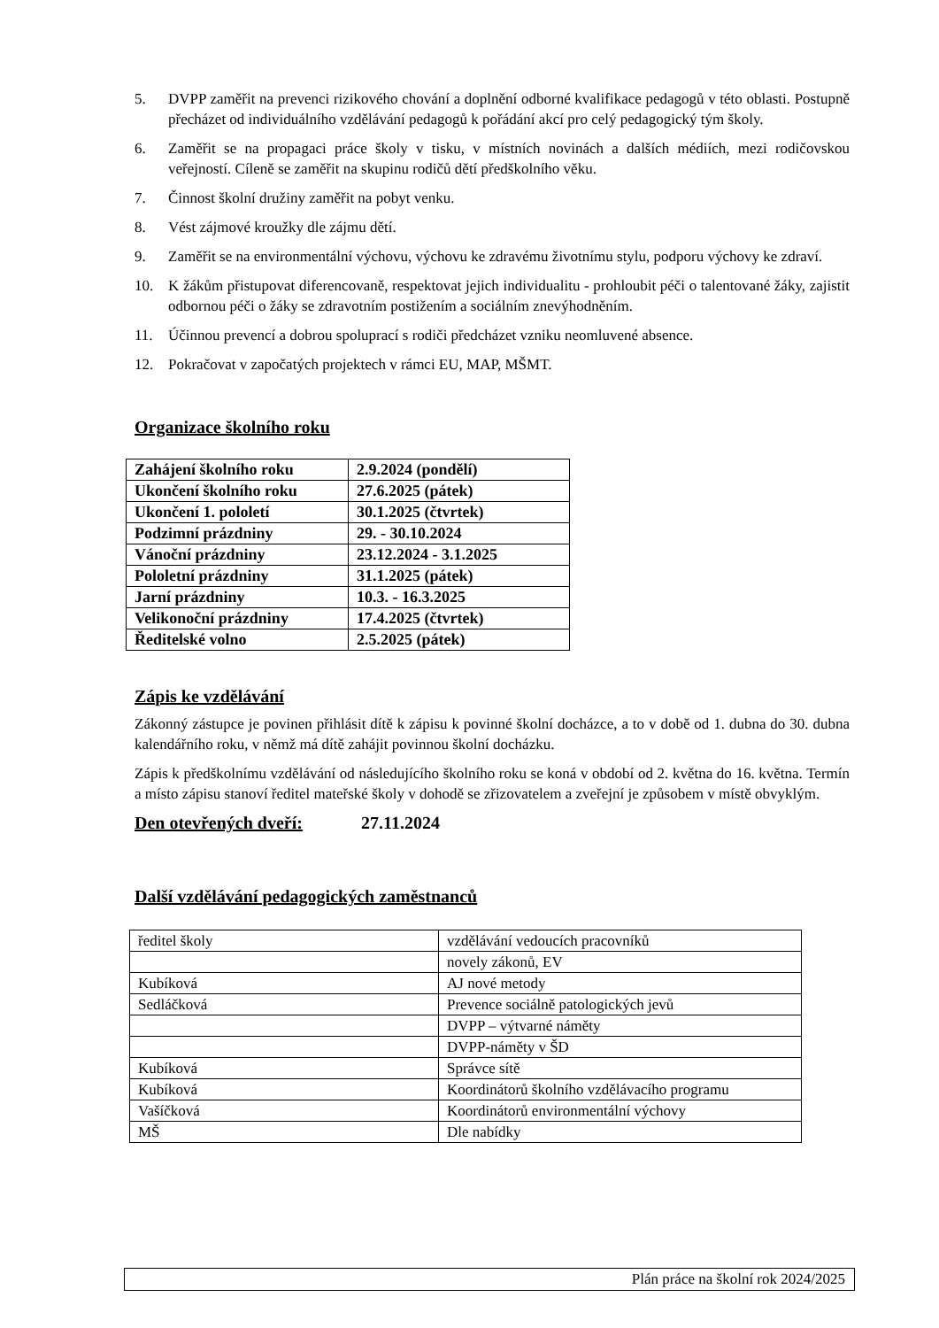5. DVPP zaměřit na prevenci rizikového chování a doplnění odborné kvalifikace pedagogů v této oblasti. Postupně přecházet od individuálního vzdělávání pedagogů k pořádání akcí pro celý pedagogický tým školy.
6. Zaměřit se na propagaci práce školy v tisku, v místních novinách a dalších médiích, mezi rodičovskou veřejností. Cíleně se zaměřit na skupinu rodičů dětí předškolního věku.
7. Činnost školní družiny zaměřit na pobyt venku.
8. Vést zájmové kroužky dle zájmu dětí.
9. Zaměřit se na environmentální výchovu, výchovu ke zdravému životnímu stylu, podporu výchovy ke zdraví.
10. K žákům přistupovat diferencovaně, respektovat jejich individualitu - prohloubit péči o talentované žáky, zajistit odbornou péči o žáky se zdravotním postižením a sociálním znevýhodněním.
11. Účinnou prevencí a dobrou spoluprací s rodiči předcházet vzniku neomluvené absence.
12. Pokračovat v započatých projektech v rámci EU, MAP, MŠMT.
Organizace školního roku
| Zahájení školního roku | 2.9.2024 (pondělí) |
| Ukončení školního roku | 27.6.2025 (pátek) |
| Ukončení 1. pololetí | 30.1.2025 (čtvrtek) |
| Podzimní prázdniny | 29. - 30.10.2024 |
| Vánoční prázdniny | 23.12.2024 - 3.1.2025 |
| Pololetní prázdniny | 31.1.2025 (pátek) |
| Jarní prázdniny | 10.3. - 16.3.2025 |
| Velikonoční prázdniny | 17.4.2025 (čtvrtek) |
| Ředitelské volno | 2.5.2025 (pátek) |
Zápis ke vzdělávání
Zákonný zástupce je povinen přihlásit dítě k zápisu k povinné školní docházce, a to v době od 1. dubna do 30. dubna kalendářního roku, v němž má dítě zahájit povinnou školní docházku.
Zápis k předškolnímu vzdělávání od následujícího školního roku se koná v období od 2. května do 16. května. Termín a místo zápisu stanoví ředitel mateřské školy v dohodě se zřizovatelem a zveřejní je způsobem v místě obvyklým.
Den otevřených dveří:
27.11.2024
Další vzdělávání pedagogických zaměstnanců
| ředitel školy | vzdělávání vedoucích pracovníků |
| | novely zákonů, EV |
| Kubíková | AJ nové metody |
| Sedláčková | Prevence sociálně patologických jevů |
| | DVPP – výtvarné náměty |
| | DVPP-náměty v ŠD |
| Kubíková | Správce sítě |
| Kubíková | Koordinátorů školního vzdělávacího programu |
| Vašíčková | Koordinátorů environmentální výchovy |
| MŠ | Dle nabídky |
Plán práce na školní rok 2024/2025